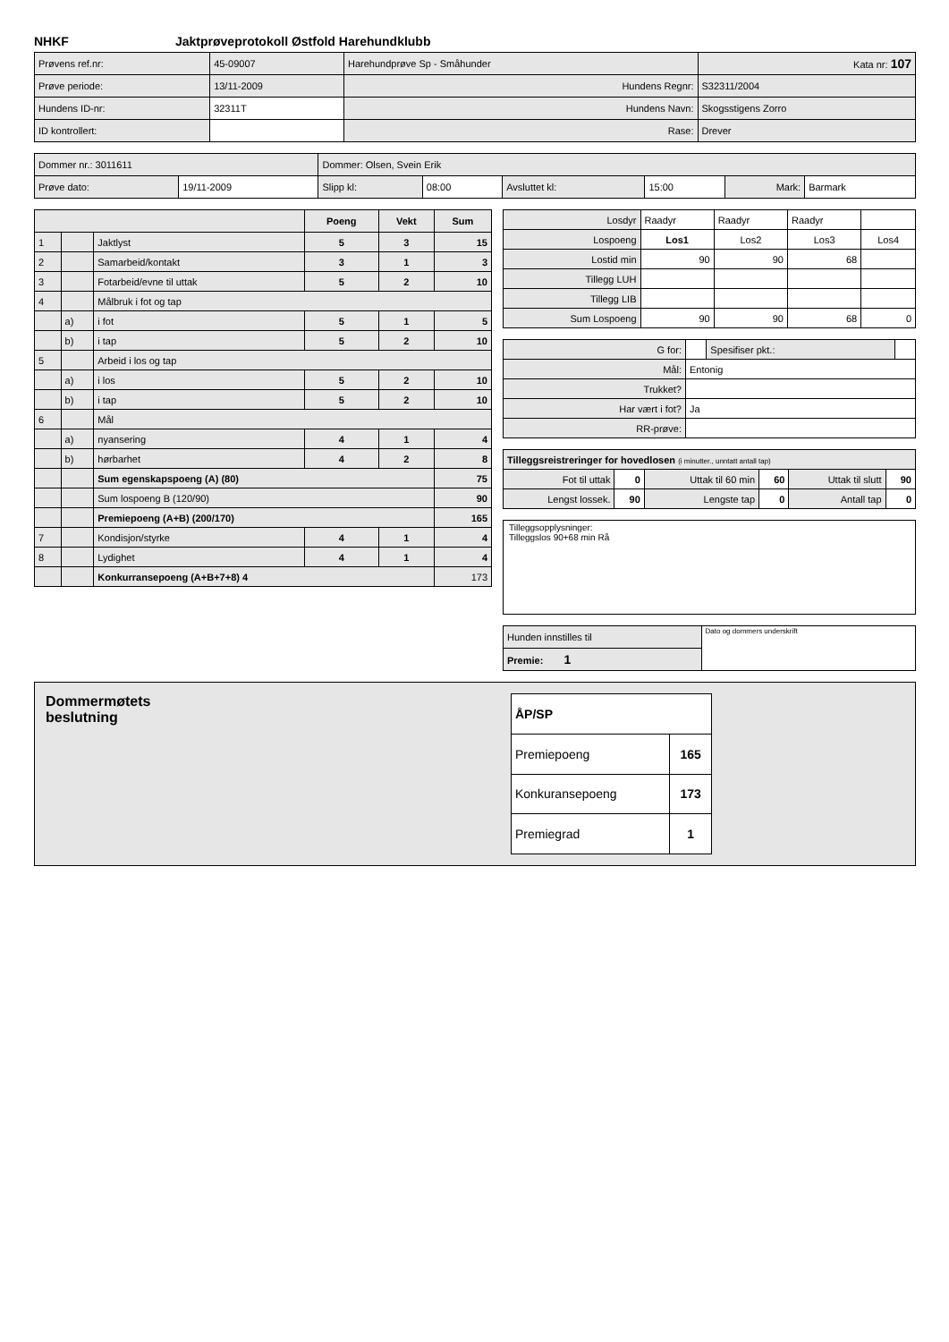NHKF Jaktprøveprotokoll Østfold Harehundklubb
| Prøvens ref.nr: | 45-09007 | Harehundprøve Sp - Småhunder | | Kata nr: 107 |
| Prøve periode: | 13/11-2009 | Hundens Regnr: | S32311/2004 | |
| Hundens ID-nr: | 32311T | Hundens Navn: | Skogsstigens Zorro | |
| ID kontrollert: | | Rase: | Drever | |
| Dommer nr.: 3011611 | | Dommer: Olsen, Svein Erik | | | | | |
| Prøve dato: | 19/11-2009 | Slipp kl: | 08:00 | Avsluttet kl: | 15:00 | Mark: | Barmark |
| | | | Poeng | Vekt | Sum |
| --- | --- | --- | --- | --- | --- |
| 1 | | Jaktlyst | 5 | 3 | 15 |
| 2 | | Samarbeid/kontakt | 3 | 1 | 3 |
| 3 | | Fotarbeid/evne til uttak | 5 | 2 | 10 |
| 4 | | Målbruk i fot og tap | | | |
| | a) | i fot | 5 | 1 | 5 |
| | b) | i tap | 5 | 2 | 10 |
| 5 | | Arbeid i los og tap | | | |
| | a) | i los | 5 | 2 | 10 |
| | b) | i tap | 5 | 2 | 10 |
| 6 | | Mål | | | |
| | a) | nyansering | 4 | 1 | 4 |
| | b) | hørbarhet | 4 | 2 | 8 |
| | | Sum egenskapspoeng (A) (80) | | | 75 |
| | | Sum lospoeng B (120/90) | | | 90 |
| | | Premiepoeng (A+B) (200/170) | | | 165 |
| 7 | | Kondisjon/styrke | 4 | 1 | 4 |
| 8 | | Lydighet | 4 | 1 | 4 |
| | | Konkurransepoeng (A+B+7+8) 4 | | | 173 |
| Losdyr | Raadyr | Raadyr | Raadyr | |
| Lospoeng | Los1 | Los2 | Los3 | Los4 |
| Lostid min | 90 | 90 | 68 | |
| Tillegg LUH | | | | |
| Tillegg LIB | | | | |
| Sum Lospoeng | 90 | 90 | 68 | 0 |
| G for: | | Spesifiser pkt.: | |
| Mål: | Entonig | | |
| Trukket? | | | |
| Har vært i fot? | Ja | | |
| RR-prøve: | | | |
| Tilleggsreistreringer for hovedlosen (i minutter., unntatt antall tap) | | | | | |
| Fot til uttak | 0 | Uttak til 60 min | 60 | Uttak til slutt | 90 |
| Lengst lossek. | 90 | Lengste tap | 0 | Antall tap | 0 |
Tilleggsopplysninger:
Tilleggslos 90+68 min Rå
| Hunden innstilles til | Dato og dommers underskrift |
| Premie: 1 | |
Dommermøtets
beslutning
| ÅP/SP | |
| Premiepoeng | 165 |
| Konkuransepoeng | 173 |
| Premiegrad | 1 |